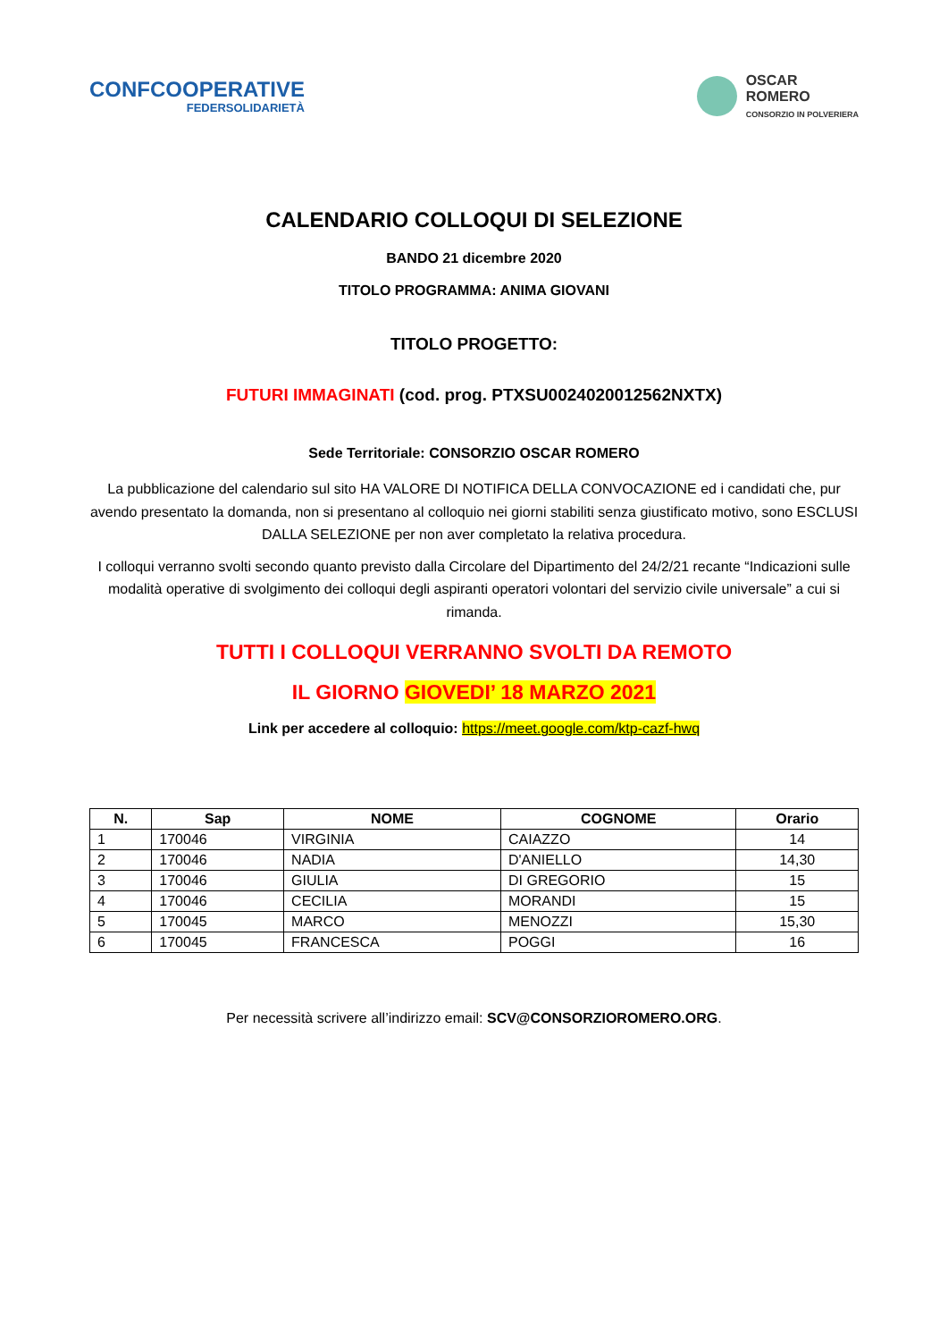CONFCOOPERATIVE
FEDERSOLIDARIETÀ
OSCAR
ROMERO
CONSORZIO IN POLVERIERA
CALENDARIO COLLOQUI DI SELEZIONE
BANDO 21 dicembre 2020
TITOLO PROGRAMMA: ANIMA GIOVANI
TITOLO PROGETTO:
FUTURI IMMAGINATI (cod. prog. PTXSU0024020012562NXTX)
Sede Territoriale: CONSORZIO OSCAR ROMERO
La pubblicazione del calendario sul sito HA VALORE DI NOTIFICA DELLA CONVOCAZIONE ed i candidati che, pur avendo presentato la domanda, non si presentano al colloquio nei giorni stabiliti senza giustificato motivo, sono ESCLUSI DALLA SELEZIONE per non aver completato la relativa procedura.
I colloqui verranno svolti secondo quanto previsto dalla Circolare del Dipartimento del 24/2/21 recante “Indicazioni sulle modalità operative di svolgimento dei colloqui degli aspiranti operatori volontari del servizio civile universale” a cui si rimanda.
TUTTI I COLLOQUI VERRANNO SVOLTI DA REMOTO
IL GIORNO GIOVEDI’ 18 MARZO 2021
Link per accedere al colloquio: https://meet.google.com/ktp-cazf-hwq
| N. | Sap | NOME | COGNOME | Orario |
| --- | --- | --- | --- | --- |
| 1 | 170046 | VIRGINIA | CAIAZZO | 14 |
| 2 | 170046 | NADIA | D'ANIELLO | 14,30 |
| 3 | 170046 | GIULIA | DI GREGORIO | 15 |
| 4 | 170046 | CECILIA | MORANDI | 15 |
| 5 | 170045 | MARCO | MENOZZI | 15,30 |
| 6 | 170045 | FRANCESCA | POGGI | 16 |
Per necessità scrivere all’indirizzo email: SCV@CONSORZIOROMERO.ORG.